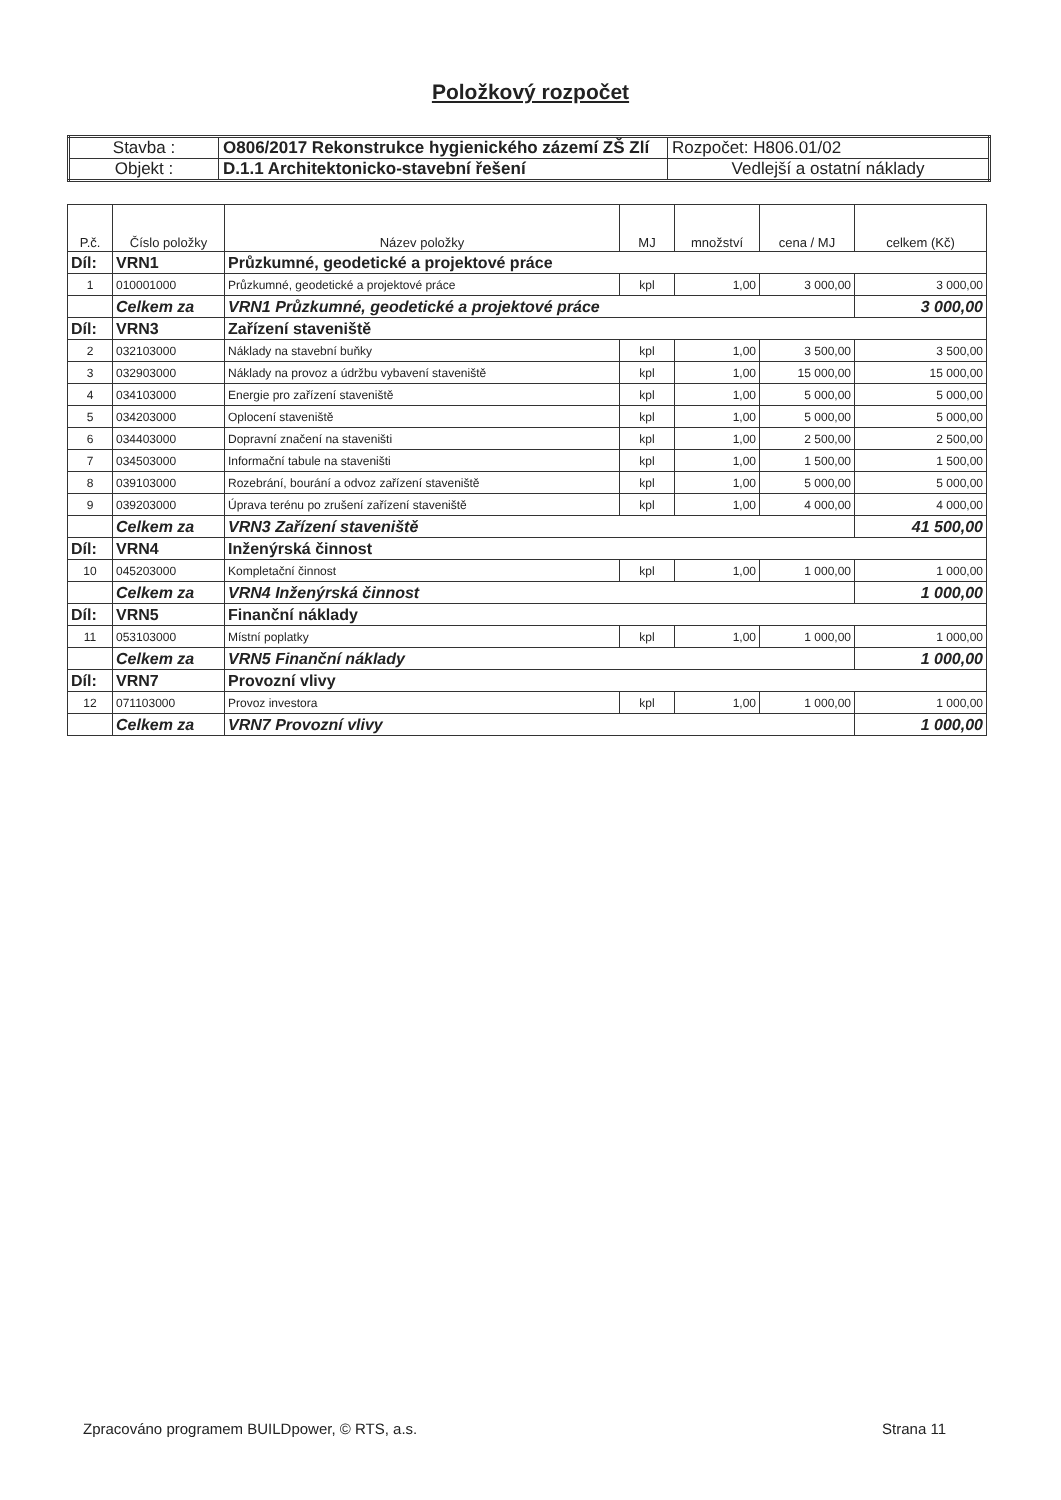Položkový rozpočet
| Stavba : | O806/2017 Rekonstrukce hygienického zázemí ZŠ Zlí | Rozpočet: H806.01/02 |
| Objekt : | D.1.1 Architektonicko-stavební řešení | Vedlejší a ostatní náklady |
| P.č. | Číslo položky | Název položky | MJ | množství | cena / MJ | celkem (Kč) |
| --- | --- | --- | --- | --- | --- | --- |
| Díl: | VRN1 | Průzkumné, geodetické a projektové práce | | | | |
| 1 | 010001000 | Průzkumné, geodetické a projektové práce | kpl | 1,00 | 3 000,00 | 3 000,00 |
| | Celkem za | VRN1 Průzkumné, geodetické a projektové práce | | | | 3 000,00 |
| Díl: | VRN3 | Zařízení staveniště | | | | |
| 2 | 032103000 | Náklady na stavební buňky | kpl | 1,00 | 3 500,00 | 3 500,00 |
| 3 | 032903000 | Náklady na provoz a údržbu vybavení staveniště | kpl | 1,00 | 15 000,00 | 15 000,00 |
| 4 | 034103000 | Energie pro zařízení staveniště | kpl | 1,00 | 5 000,00 | 5 000,00 |
| 5 | 034203000 | Oplocení staveniště | kpl | 1,00 | 5 000,00 | 5 000,00 |
| 6 | 034403000 | Dopravní značení na staveništi | kpl | 1,00 | 2 500,00 | 2 500,00 |
| 7 | 034503000 | Informační tabule na staveništi | kpl | 1,00 | 1 500,00 | 1 500,00 |
| 8 | 039103000 | Rozebrání, bourání a odvoz zařízení staveniště | kpl | 1,00 | 5 000,00 | 5 000,00 |
| 9 | 039203000 | Úprava terénu po zrušení zařízení staveniště | kpl | 1,00 | 4 000,00 | 4 000,00 |
| | Celkem za | VRN3 Zařízení staveniště | | | | 41 500,00 |
| Díl: | VRN4 | Inženýrská činnost | | | | |
| 10 | 045203000 | Kompletační činnost | kpl | 1,00 | 1 000,00 | 1 000,00 |
| | Celkem za | VRN4 Inženýrská činnost | | | | 1 000,00 |
| Díl: | VRN5 | Finanční náklady | | | | |
| 11 | 053103000 | Místní poplatky | kpl | 1,00 | 1 000,00 | 1 000,00 |
| | Celkem za | VRN5 Finanční náklady | | | | 1 000,00 |
| Díl: | VRN7 | Provozní vlivy | | | | |
| 12 | 071103000 | Provoz investora | kpl | 1,00 | 1 000,00 | 1 000,00 |
| | Celkem za | VRN7 Provozní vlivy | | | | 1 000,00 |
Zpracováno programem BUILDpower, © RTS, a.s. Strana 11